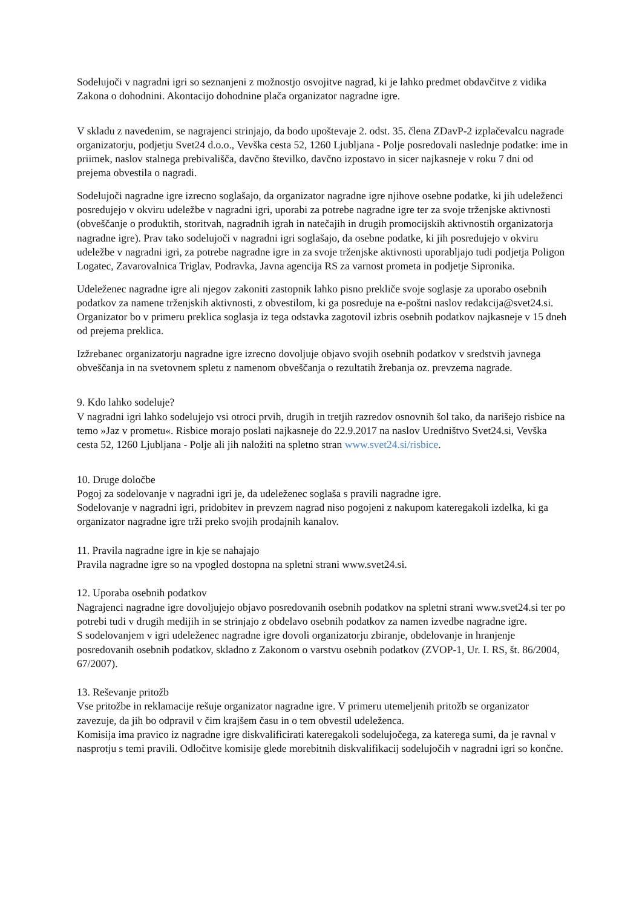Sodelujoči v nagradni igri so seznanjeni z možnostjo osvojitve nagrad, ki je lahko predmet obdavčitve z vidika Zakona o dohodnini. Akontacijo dohodnine plača organizator nagradne igre.
V skladu z navedenim, se nagrajenci strinjajo, da bodo upoštevaje 2. odst. 35. člena ZDavP-2 izplačevalcu nagrade organizatorju, podjetju Svet24 d.o.o., Vevška cesta 52, 1260 Ljubljana - Polje posredovali naslednje podatke: ime in priimek, naslov stalnega prebivališča, davčno številko, davčno izpostavo in sicer najkasneje v roku 7 dni od prejema obvestila o nagradi.
Sodelujoči nagradne igre izrecno soglašajo, da organizator nagradne igre njihove osebne podatke, ki jih udeleženci posredujejo v okviru udeležbe v nagradni igri, uporabi za potrebe nagradne igre ter za svoje trženjske aktivnosti (obveščanje o produktih, storitvah, nagradnih igrah in natečajih in drugih promocijskih aktivnostih organizatorja nagradne igre). Prav tako sodelujoči v nagradni igri soglašajo, da osebne podatke, ki jih posredujejo v okviru udeležbe v nagradni igri, za potrebe nagradne igre in za svoje trženjske aktivnosti uporabljajo tudi podjetja Poligon Logatec, Zavarovalnica Triglav, Podravka, Javna agencija RS za varnost prometa in podjetje Sipronika.
Udeleženec nagradne igre ali njegov zakoniti zastopnik lahko pisno prekliče svoje soglasje za uporabo osebnih podatkov za namene trženjskih aktivnosti, z obvestilom, ki ga posreduje na e-poštni naslov redakcija@svet24.si. Organizator bo v primeru preklica soglasja iz tega odstavka zagotovil izbris osebnih podatkov najkasneje v 15 dneh od prejema preklica.
Izžrebanec organizatorju nagradne igre izrecno dovoljuje objavo svojih osebnih podatkov v sredstvih javnega obveščanja in na svetovnem spletu z namenom obveščanja o rezultatih žrebanja oz. prevzema nagrade.
9. Kdo lahko sodeluje?
V nagradni igri lahko sodelujejo vsi otroci prvih, drugih in tretjih razredov osnovnih šol tako, da narišejo risbice na temo »Jaz v prometu«. Risbice morajo poslati najkasneje do 22.9.2017 na naslov Uredništvo Svet24.si, Vevška cesta 52, 1260 Ljubljana - Polje ali jih naložiti na spletno stran www.svet24.si/risbice.
10. Druge določbe
Pogoj za sodelovanje v nagradni igri je, da udeleženec soglaša s pravili nagradne igre.
Sodelovanje v nagradni igri, pridobitev in prevzem nagrad niso pogojeni z nakupom kateregakoli izdelka, ki ga organizator nagradne igre trži preko svojih prodajnih kanalov.
11. Pravila nagradne igre in kje se nahajajo
Pravila nagradne igre so na vpogled dostopna na spletni strani www.svet24.si.
12. Uporaba osebnih podatkov
Nagrajenci nagradne igre dovoljujejo objavo posredovanih osebnih podatkov na spletni strani www.svet24.si ter po potrebi tudi v drugih medijih in se strinjajo z obdelavo osebnih podatkov za namen izvedbe nagradne igre.
S sodelovanjem v igri udeleženec nagradne igre dovoli organizatorju zbiranje, obdelovanje in hranjenje posredovanih osebnih podatkov, skladno z Zakonom o varstvu osebnih podatkov (ZVOP-1, Ur. I. RS, št. 86/2004, 67/2007).
13. Reševanje pritožb
Vse pritožbe in reklamacije rešuje organizator nagradne igre. V primeru utemeljenih pritožb se organizator zavezuje, da jih bo odpravil v čim krajšem času in o tem obvestil udeleženca.
Komisija ima pravico iz nagradne igre diskvalificirati kateregakoli sodelujočega, za katerega sumi, da je ravnal v nasprotju s temi pravili. Odločitve komisije glede morebitnih diskvalifikacij sodelujočih v nagradni igri so končne.